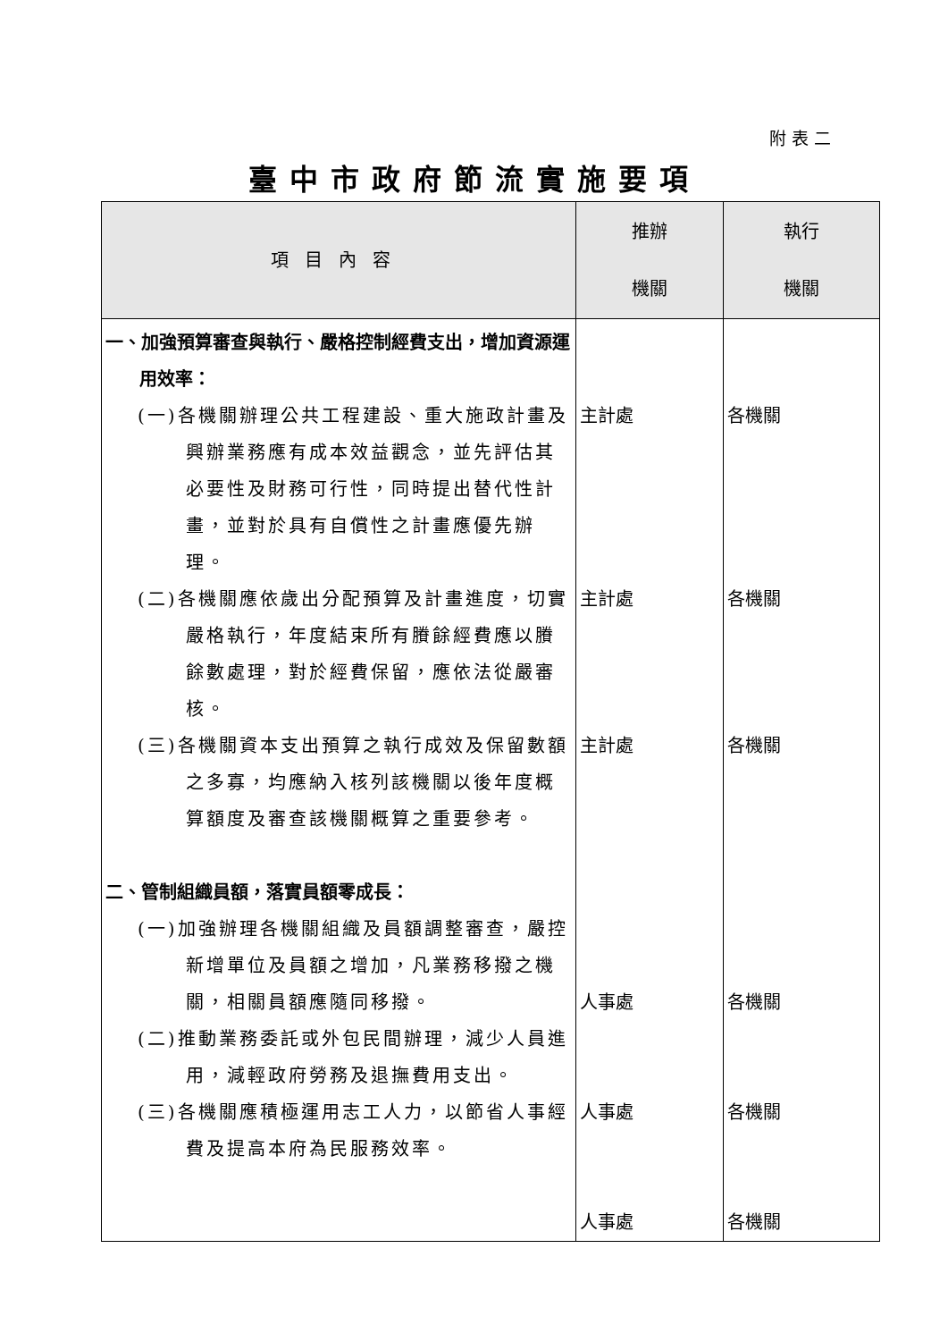附表二
臺中市政府節流實施要項
| 項目內容 | 推辦 機關 | 執行 機關 |
| --- | --- | --- |
| 一、加強預算審查與執行、嚴格控制經費支出，增加資源運用效率： (一)各機關辦理公共工程建設、重大施政計畫及興辦業務應有成本效益觀念，並先評估其必要性及財務可行性，同時提出替代性計畫，並對於具有自償性之計畫應優先辦理。 (二)各機關應依歲出分配預算及計畫進度，切實嚴格執行，年度結束所有賸餘經費應以賸餘數處理，對於經費保留，應依法從嚴審核。 (三)各機關資本支出預算之執行成效及保留數額之多寡，均應納入核列該機關以後年度概算額度及審查該機關概算之重要參考。 二、管制組織員額，落實員額零成長： (一)加強辦理各機關組織及員額調整審查，嚴控新增單位及員額之增加，凡業務移撥之機關，相關員額應隨同移撥。 (二)推動業務委託或外包民間辦理，減少人員進用，減輕政府勞務及退撫費用支出。 (三)各機關應積極運用志工人力，以節省人事經費及提高本府為民服務效率。 | 主計處 主計處 主計處 人事處 人事處 人事處 | 各機關 各機關 各機關 各機關 各機關 各機關 |